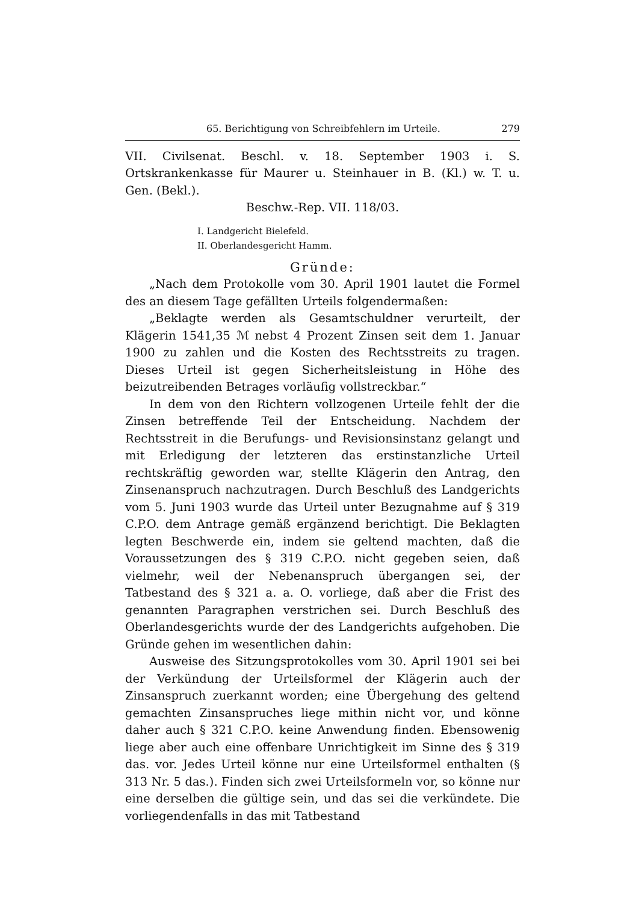65. Berichtigung von Schreibfehlern im Urteile. 279
VII. Civilsenat. Beschl. v. 18. September 1903 i. S. Ortskrankenkasse für Maurer u. Steinhauer in B. (Kl.) w. T. u. Gen. (Bekl.).
Beschw.-Rep. VII. 118/03.
I. Landgericht Bielefeld.
II. Oberlandesgericht Hamm.
Gründe:
„Nach dem Protokolle vom 30. April 1901 lautet die Formel des an diesem Tage gefällten Urteils folgendermaßen:
„Beklagte werden als Gesamtschuldner verurteilt, der Klägerin 1541,35 ℳ nebst 4 Prozent Zinsen seit dem 1. Januar 1900 zu zahlen und die Kosten des Rechtsstreits zu tragen. Dieses Urteil ist gegen Sicherheitsleistung in Höhe des beizutreibenden Betrages vorläufig vollstreckbar.“
In dem von den Richtern vollzogenen Urteile fehlt der die Zinsen betreffende Teil der Entscheidung. Nachdem der Rechtsstreit in die Berufungs- und Revisionsinstanz gelangt und mit Erledigung der letzteren das erstinstanzliche Urteil rechtskräftig geworden war, stellte Klägerin den Antrag, den Zinsenanspruch nachzutragen. Durch Beschluß des Landgerichts vom 5. Juni 1903 wurde das Urteil unter Bezugnahme auf § 319 C.P.O. dem Antrage gemäß ergänzend berichtigt. Die Beklagten legten Beschwerde ein, indem sie geltend machten, daß die Voraussetzungen des § 319 C.P.O. nicht gegeben seien, daß vielmehr, weil der Nebenanspruch übergangen sei, der Tatbestand des § 321 a. a. O. vorliege, daß aber die Frist des genannten Paragraphen verstrichen sei. Durch Beschluß des Oberlandesgerichts wurde der des Landgerichts aufgehoben. Die Gründe gehen im wesentlichen dahin:
Ausweise des Sitzungsprotokolles vom 30. April 1901 sei bei der Verkündung der Urteilsformel der Klägerin auch der Zinsanspruch zuerkannt worden; eine Übergehung des geltend gemachten Zinsanspruches liege mithin nicht vor, und könne daher auch § 321 C.P.O. keine Anwendung finden. Ebensowenig liege aber auch eine offenbare Unrichtigkeit im Sinne des § 319 das. vor. Jedes Urteil könne nur eine Urteilsformel enthalten (§ 313 Nr. 5 das.). Finden sich zwei Urteilsformeln vor, so könne nur eine derselben die gültige sein, und das sei die verkündete. Die vorliegendenfalls in das mit Tatbestand